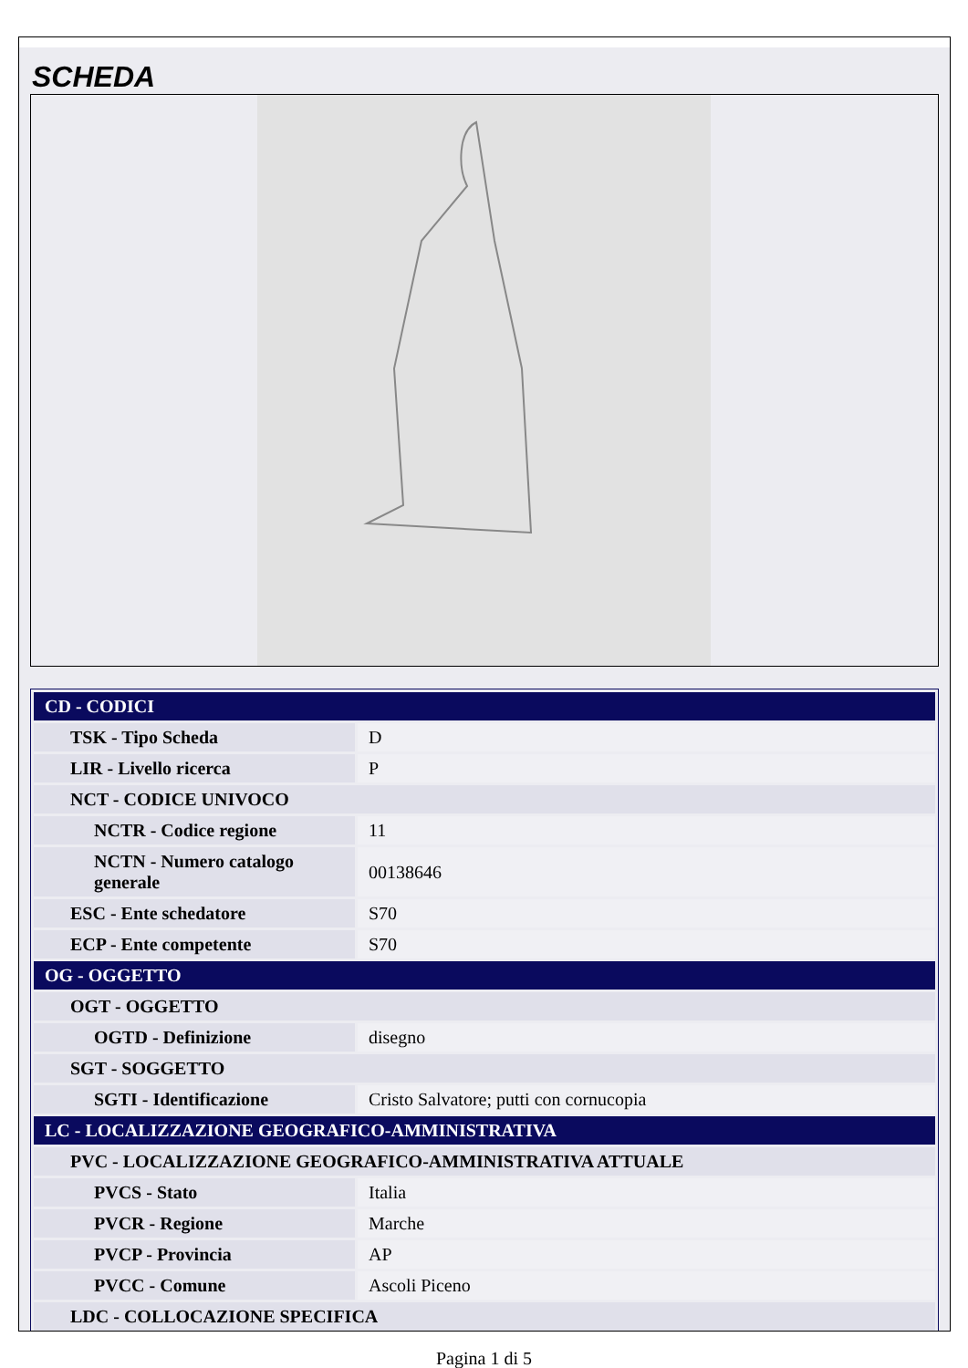SCHEDA
| CD - CODICI | |
| TSK - Tipo Scheda | D |
| LIR - Livello ricerca | P |
| NCT - CODICE UNIVOCO | |
| NCTR - Codice regione | 11 |
| NCTN - Numero catalogo generale | 00138646 |
| ESC - Ente schedatore | S70 |
| ECP - Ente competente | S70 |
| OG - OGGETTO | |
| OGT - OGGETTO | |
| OGTD - Definizione | disegno |
| SGT - SOGGETTO | |
| SGTI - Identificazione | Cristo Salvatore; putti con cornucopia |
| LC - LOCALIZZAZIONE GEOGRAFICO-AMMINISTRATIVA | |
| PVC - LOCALIZZAZIONE GEOGRAFICO-AMMINISTRATIVA ATTUALE | |
| PVCS - Stato | Italia |
| PVCR - Regione | Marche |
| PVCP - Provincia | AP |
| PVCC - Comune | Ascoli Piceno |
| LDC - COLLOCAZIONE SPECIFICA | |
Pagina 1 di 5